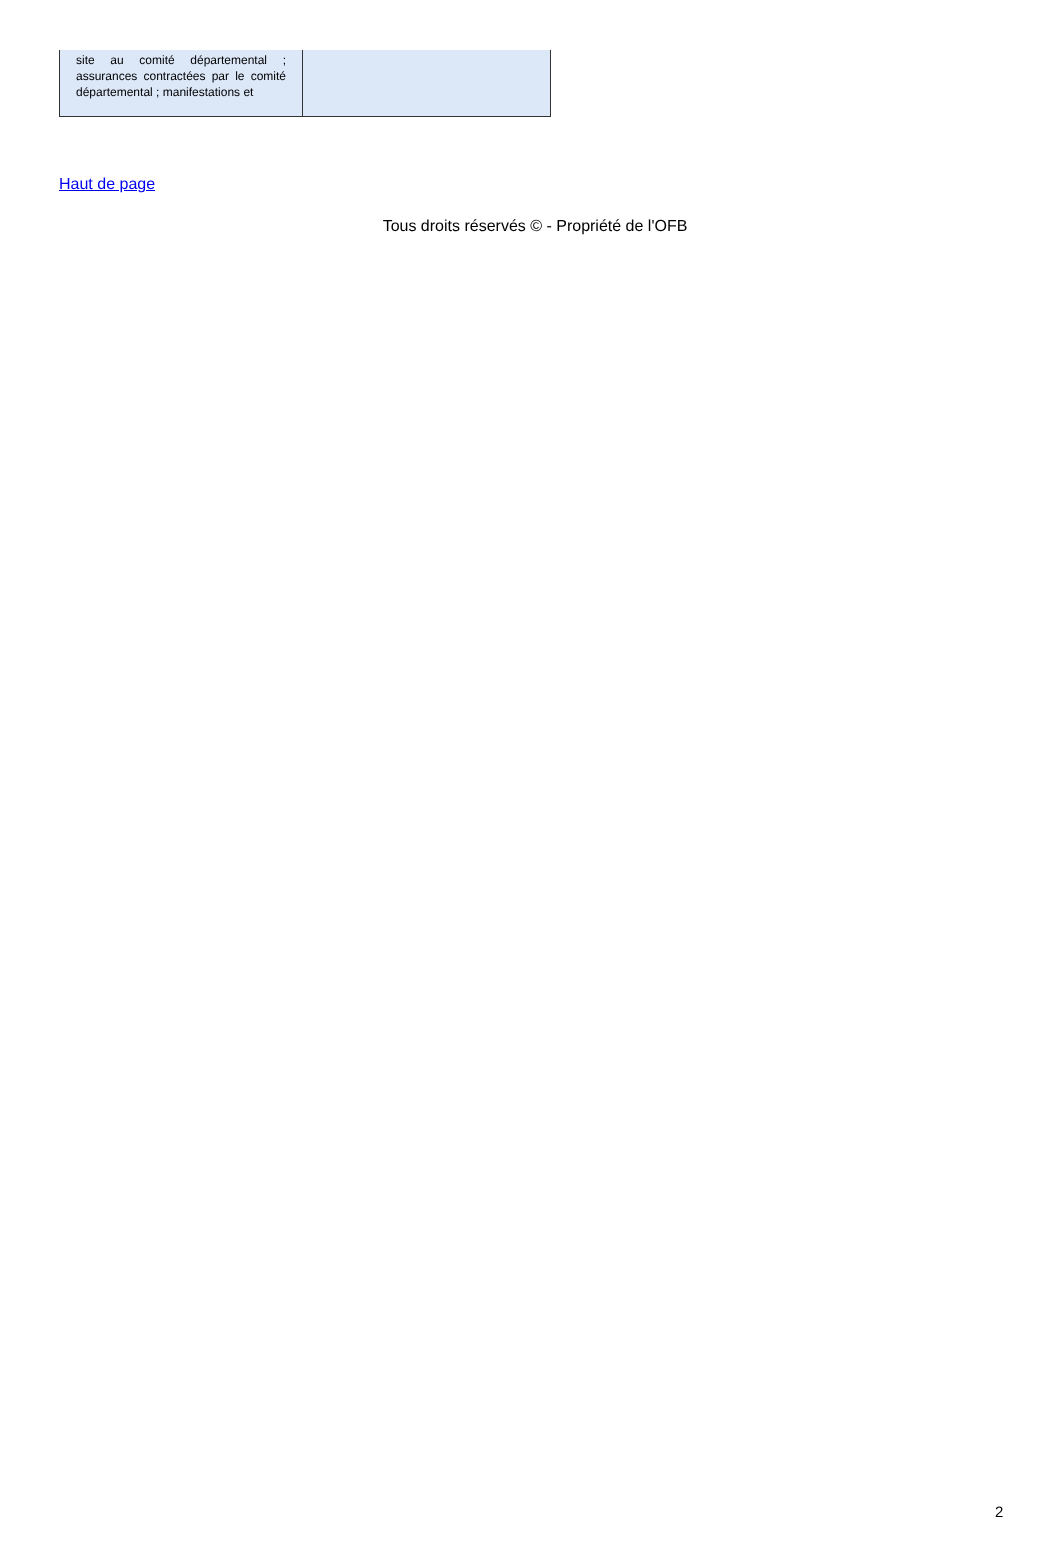| site au comité départemental ; assurances contractées par le comité départemental ; manifestations et | |
Haut de page
Tous droits réservés © - Propriété de l'OFB
2